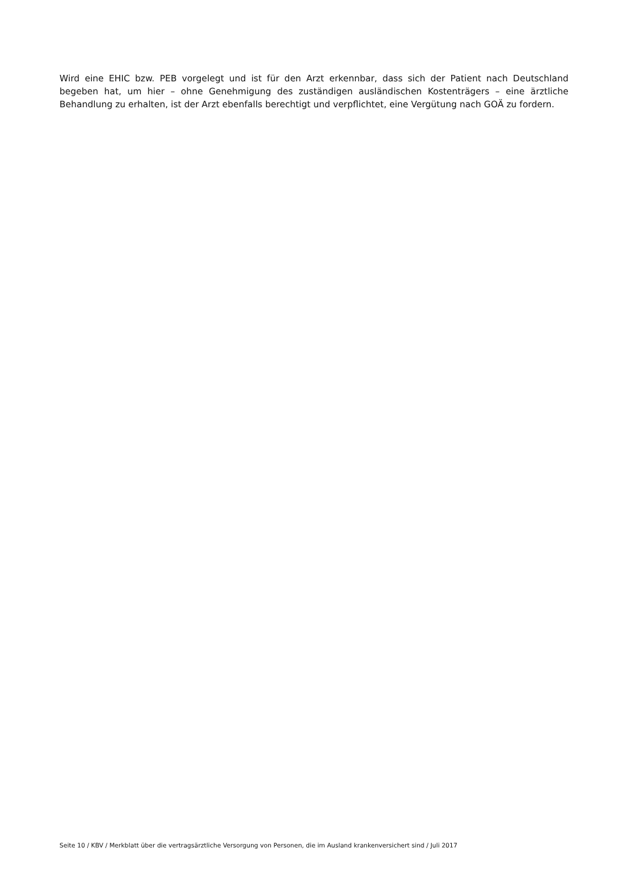Wird eine EHIC bzw. PEB vorgelegt und ist für den Arzt erkennbar, dass sich der Patient nach Deutschland begeben hat, um hier – ohne Genehmigung des zuständigen ausländischen Kostenträgers – eine ärztliche Behandlung zu erhalten, ist der Arzt ebenfalls berechtigt und verpflichtet, eine Vergütung nach GOÄ zu fordern.
Seite 10 / KBV / Merkblatt über die vertragsärztliche Versorgung von Personen, die im Ausland krankenversichert sind / Juli 2017